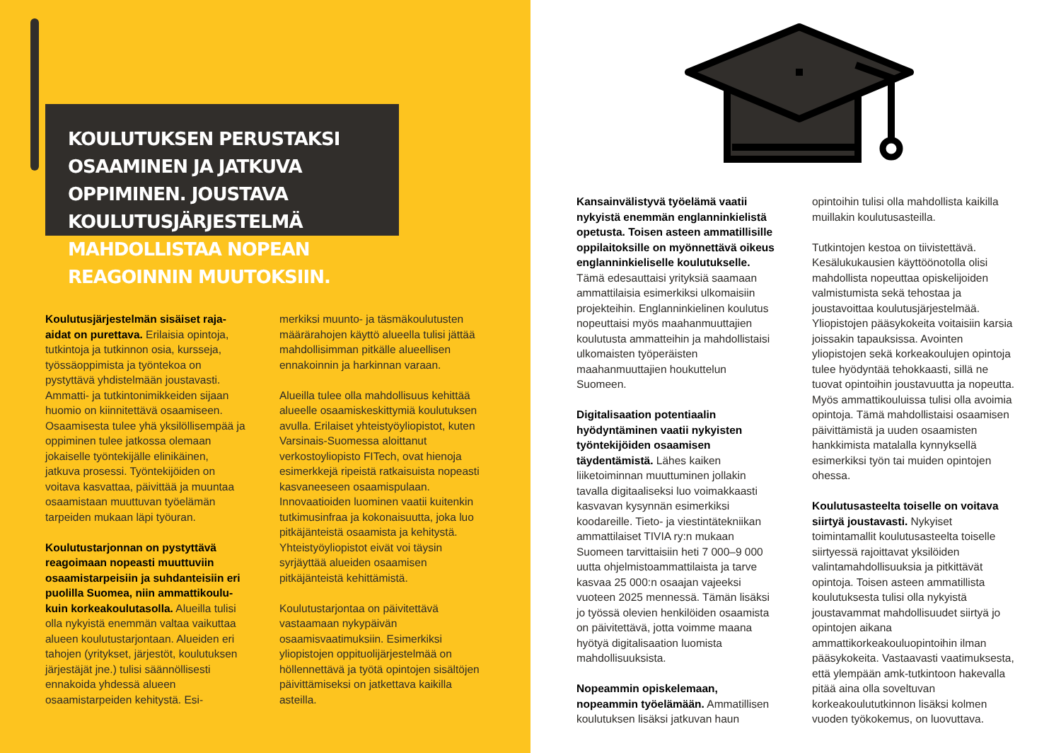KOULUTUKSEN PERUSTAKSI OSAAMINEN JA JATKUVA OPPIMINEN. JOUSTAVA KOULUTUSJÄRJESTELMÄ MAHDOLLISTAA NOPEAN REAGOINNIN MUUTOKSIIN.
Koulutusjärjestelmän sisäiset raja-aidat on purettava. Erilaisia opintoja, tutkintoja ja tutkinnon osia, kursseja, työssäoppimista ja työntekoa on pystyttävä yhdistelmään joustavasti. Ammatti- ja tutkintonimikkeiden sijaan huomio on kiinnitettävä osaamiseen. Osaamisesta tulee yhä yksilöllisempää ja oppiminen tulee jatkossa olemaan jokaiselle työntekijälle elinikäinen, jatkuva prosessi. Työntekijöiden on voitava kasvattaa, päivittää ja muuntaa osaamistaan muuttuvan työelämän tarpeiden mukaan läpi työuran.
Koulutustarjonnan on pystyttävä reagoimaan nopeasti muuttuviin osaamistarpeisiin ja suhdanteisiin eri puolilla Suomea, niin ammattikoulu- kuin korkeakoulutasolla. Alueilla tulisi olla nykyistä enemmän valtaa vaikuttaa alueen koulutustarjontaan. Alueiden eri tahojen (yritykset, järjestöt, koulutuksen järjestäjät jne.) tulisi säännöllisesti ennakoida yhdessä alueen osaamistarpeiden kehitystä. Esi-
merkiksi muunto- ja täsmäkoulutusten määrärahojen käyttö alueella tulisi jättää mahdollisimman pitkälle alueellisen ennakoinnin ja harkinnan varaan.
Alueilla tulee olla mahdollisuus kehittää alueelle osaamiskeskittymiä koulutuksen avulla. Erilaiset yhteistyöyliopistot, kuten Varsinais-Suomessa aloittanut verkostoyliopisto FITech, ovat hienoja esimerkkejä ripeistä ratkaisuista nopeasti kasvaneeseen osaamispulaan. Innovaatioiden luominen vaatii kuitenkin tutkimusinfraa ja kokonaisuutta, joka luo pitkäjänteistä osaamista ja kehitystä. Yhteistyöyliopistot eivät voi täysin syrjäyttää alueiden osaamisen pitkäjänteistä kehittämistä.
Koulutustarjontaa on päivitettävä vastaamaan nykypäivän osaamisvaatimuksiin. Esimerkiksi yliopistojen oppituolijärjestelmää on höllennettävä ja työtä opintojen sisältöjen päivittämiseksi on jatkettava kaikilla asteilla.
Kansainvälistyvä työelämä vaatii nykyistä enemmän englanninkielistä opetusta. Toisen asteen ammatillisille oppilaitoksille on myönnettävä oikeus englanninkieliselle koulutukselle. Tämä edesauttaisi yrityksiä saamaan ammattilaisia esimerkiksi ulkomaisiin projekteihin. Englanninkielinen koulutus nopeuttaisi myös maahanmuuttajien koulutusta ammatteihin ja mahdollistaisi ulkomaisten työperäisten maahanmuuttajien houkuttelun Suomeen.
Digitalisaation potentiaalin hyödyntäminen vaatii nykyisten työntekijöiden osaamisen täydentämistä. Lähes kaiken liiketoiminnan muuttuminen jollakin tavalla digitaaliseksi luo voimakkaasti kasvavan kysynnän esimerkiksi koodareille. Tieto- ja viestintätekniikan ammattilaiset TIVIA ry:n mukaan Suomeen tarvittaisiin heti 7 000–9 000 uutta ohjelmistoammattilaista ja tarve kasvaa 25 000:n osaajan vajeeksi vuoteen 2025 mennessä. Tämän lisäksi jo työssä olevien henkilöiden osaamista on päivitettävä, jotta voimme maana hyötyä digitalisaation luomista mahdollisuuksista.
Nopeammin opiskelemaan, nopeammin työelämään. Ammatillisen koulutuksen lisäksi jatkuvan haun
opintoihin tulisi olla mahdollista kaikilla muillakin koulutusasteilla.
Tutkintojen kestoa on tiivistettävä. Kesälukukausien käyttöönotolla olisi mahdollista nopeuttaa opiskelijoiden valmistumista sekä tehostaa ja joustavoittaa koulutusjärjestelmää. Yliopistojen pääsykokeita voitaisiin karsia joissakin tapauksissa. Avointen yliopistojen sekä korkeakoulujen opintoja tulee hyödyntää tehokkaasti, sillä ne tuovat opintoihin joustavuutta ja nopeutta. Myös ammattikouluissa tulisi olla avoimia opintoja. Tämä mahdollistaisi osaamisen päivittämistä ja uuden osaamisten hankkimista matalalla kynnyksellä esimerkiksi työn tai muiden opintojen ohessa.
Koulutusasteelta toiselle on voitava siirtyä joustavasti. Nykyiset toimintamallit koulutusasteelta toiselle siirtyessä rajoittavat yksilöiden valintamahdollisuuksia ja pitkittävät opintoja. Toisen asteen ammatillista koulutuksesta tulisi olla nykyistä joustavammat mahdollisuudet siirtyä jo opintojen aikana ammattikorkeakouluopintoihin ilman pääsykokeita. Vastaavasti vaatimuksesta, että ylempään amk-tutkintoon hakevalla pitää aina olla soveltuvan korkeakoulututkinnon lisäksi kolmen vuoden työkokemus, on luovuttava.